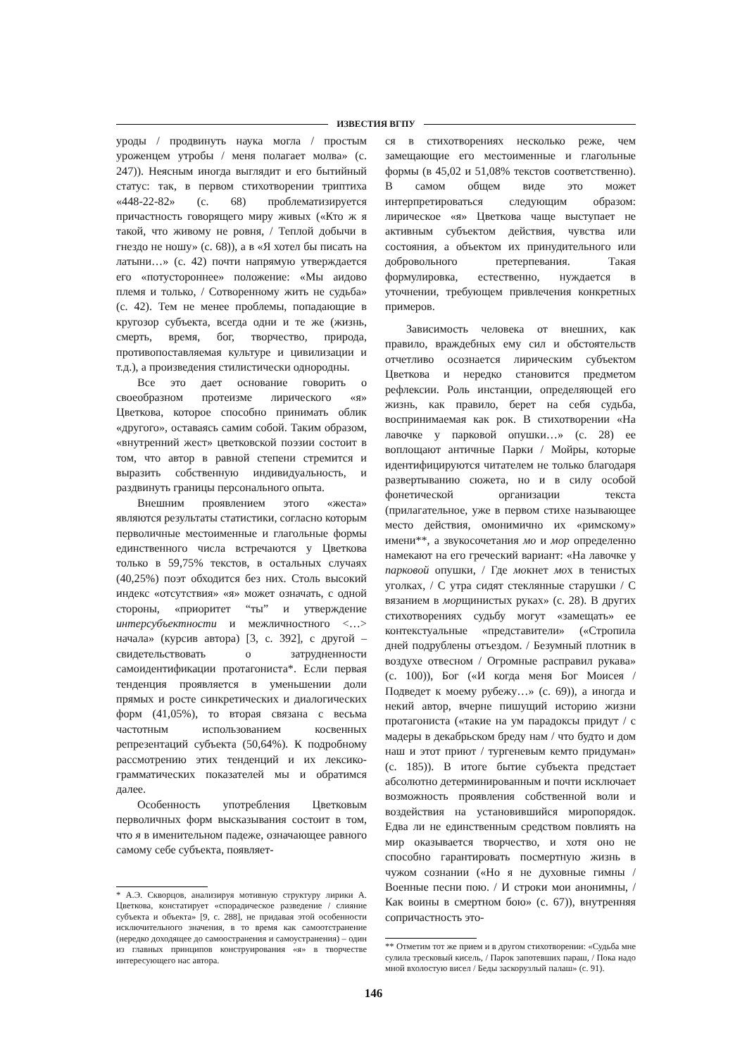ИЗВЕСТИЯ ВГПУ
уроды / продвинуть наука могла / простым уроженцем утробы / меня полагает молва» (с. 247)). Неясным иногда выглядит и его бытийный статус: так, в первом стихотворении триптиха «448-22-82» (с. 68) проблематизируется причастность говорящего миру живых («Кто ж я такой, что живому не ровня, / Теплой добычи в гнездо не ношу» (с. 68)), а в «Я хотел бы писать на латыни…» (с. 42) почти напрямую утверждается его «потустороннее» положение: «Мы аидово племя и только, / Сотворенному жить не судьба» (с. 42). Тем не менее проблемы, попадающие в кругозор субъекта, всегда одни и те же (жизнь, смерть, время, бог, творчество, природа, противопоставляемая культуре и цивилизации и т.д.), а произведения стилистически однородны.
Все это дает основание говорить о своеобразном протеизме лирического «я» Цветкова, которое способно принимать облик «другого», оставаясь самим собой. Таким образом, «внутренний жест» цветковской поэзии состоит в том, что автор в равной степени стремится и выразить собственную индивидуальность, и раздвинуть границы персонального опыта.
Внешним проявлением этого «жеста» являются результаты статистики, согласно которым перволичные местоименные и глагольные формы единственного числа встречаются у Цветкова только в 59,75% текстов, в остальных случаях (40,25%) поэт обходится без них. Столь высокий индекс «отсутствия» «я» может означать, с одной стороны, «приоритет “ты” и утверждение интерсубъектности и межличностного <…> начала» (курсив автора) [3, с. 392], с другой – свидетельствовать о затрудненности самоидентификации протагониста*. Если первая тенденция проявляется в уменьшении доли прямых и росте синкретических и диалогических форм (41,05%), то вторая связана с весьма частотным использованием косвенных репрезентаций субъекта (50,64%). К подробному рассмотрению этих тенденций и их лексико-грамматических показателей мы и обратимся далее.
Особенность употребления Цветковым перволичных форм высказывания состоит в том, что я в именительном падеже, означающее равного самому себе субъекта, появляет-
* А.Э. Скворцов, анализируя мотивную структуру лирики А. Цветкова, констатирует «спорадическое разведение / слияние субъекта и объекта» [9, с. 288], не придавая этой особенности исключительного значения, в то время как самоотстранение (нередко доходящее до самоостранения и самоустранения) – один из главных принципов конструирования «я» в творчестве интересующего нас автора.
ся в стихотворениях несколько реже, чем замещающие его местоименные и глагольные формы (в 45,02 и 51,08% текстов соответственно). В самом общем виде это может интерпретироваться следующим образом: лирическое «я» Цветкова чаще выступает не активным субъектом действия, чувства или состояния, а объектом их принудительного или добровольного претерпевания. Такая формулировка, естественно, нуждается в уточнении, требующем привлечения конкретных примеров.
Зависимость человека от внешних, как правило, враждебных ему сил и обстоятельств отчетливо осознается лирическим субъектом Цветкова и нередко становится предметом рефлексии. Роль инстанции, определяющей его жизнь, как правило, берет на себя судьба, воспринимаемая как рок. В стихотворении «На лавочке у парковой опушки…» (с. 28) ее воплощают античные Парки / Мойры, которые идентифицируются читателем не только благодаря развертыванию сюжета, но и в силу особой фонетической организации текста (прилагательное, уже в первом стихе называющее место действия, омонимично их «римскому» имени**, а звукосочетания мо и мор определенно намекают на его греческий вариант: «На лавочке у парковой опушки, / Где мокнет мох в тенистых уголках, / С утра сидят стеклянные старушки / С вязанием в морщинистых руках» (с. 28). В других стихотворениях судьбу могут «замещать» ее контекстуальные «представители» («Стропила дней подрублены отъездом. / Безумный плотник в воздухе отвесном / Огромные расправил рукава» (с. 100)), Бог («И когда меня Бог Моисея / Подведет к моему рубежу…» (с. 69)), а иногда и некий автор, вчерне пишущий историю жизни протагониста («такие на ум парадоксы придут / с мадеры в декабрьском бреду нам / что будто и дом наш и этот приют / тургеневым кемто придуман» (с. 185)). В итоге бытие субъекта предстает абсолютно детерминированным и почти исключает возможность проявления собственной воли и воздействия на установившийся миропорядок. Едва ли не единственным средством повлиять на мир оказывается творчество, и хотя оно не способно гарантировать посмертную жизнь в чужом сознании («Но я не духовные гимны / Военные песни пою. / И строки мои анонимны, / Как воины в смертном бою» (с. 67)), внутренняя сопричастность это-
** Отметим тот же прием и в другом стихотворении: «Судьба мне сулила тресковый кисель, / Парок запотевших параш, / Пока надо мной вхолостую висел / Беды заскорузлый палаш» (с. 91).
146